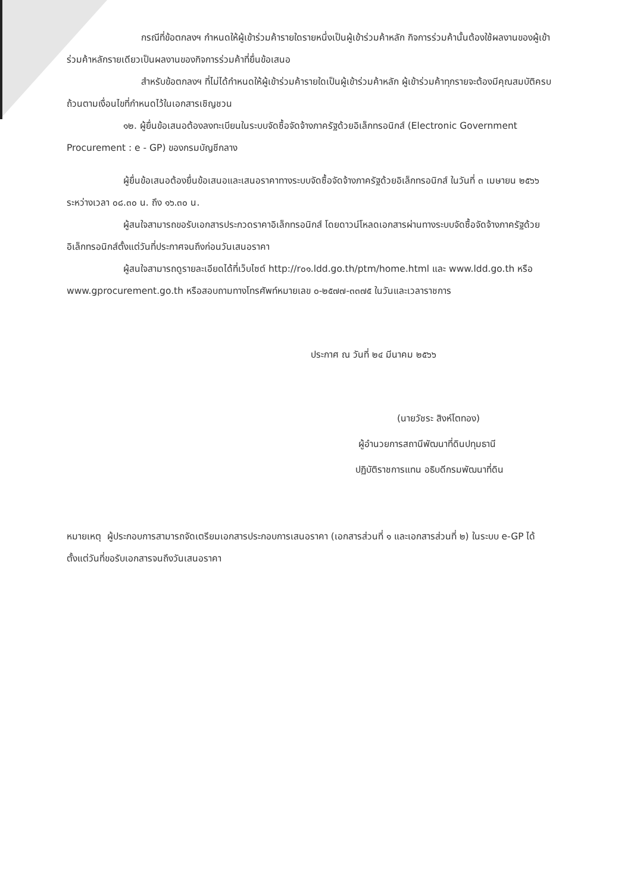กรณีที่ข้อตกลงฯ กำหนดให้ผู้เข้าร่วมค้ารายใดรายหนึ่งเป็นผู้เข้าร่วมค้าหลัก กิจการร่วมค้านั้นต้องใช้ผลงานของผู้เข้าร่วมค้าหลักรายเดียวเป็นผลงานของกิจการร่วมค้าที่ยื่นข้อเสนอ
สำหรับข้อตกลงฯ ที่ไม่ได้กำหนดให้ผู้เข้าร่วมค้ารายใดเป็นผู้เข้าร่วมค้าหลัก ผู้เข้าร่วมค้าทุกรายจะต้องมีคุณสมบัติครบถ้วนตามเงื่อนไขที่กำหนดไว้ในเอกสารเชิญชวน
๑๒. ผู้ยื่นข้อเสนอต้องลงทะเบียนในระบบจัดซื้อจัดจ้างภาครัฐด้วยอิเล็กทรอนิกส์ (Electronic Government Procurement : e - GP) ของกรมบัญชีกลาง
ผู้ยื่นข้อเสนอต้องยื่นข้อเสนอและเสนอราคาทางระบบจัดซื้อจัดจ้างภาครัฐด้วยอิเล็กทรอนิกส์ ในวันที่ ๓ เมษายน ๒๕๖๖ ระหว่างเวลา ๐๘.๓๐ น. ถึง ๑๖.๓๐ น.
ผู้สนใจสามารถขอรับเอกสารประกวดราคาอิเล็กทรอนิกส์ โดยดาวน์โหลดเอกสารผ่านทางระบบจัดซื้อจัดจ้างภาครัฐด้วยอิเล็กทรอนิกส์ตั้งแต่วันที่ประกาศจนถึงก่อนวันเสนอราคา
ผู้สนใจสามารถดูรายละเอียดได้ที่เว็บไซต์ http://r๐๑.ldd.go.th/ptm/home.html และ www.ldd.go.th หรือ www.gprocurement.go.th หรือสอบถามทางโทรศัพท์หมายเลข ๐-๒๕๗๗-๓๓๗๕ ในวันและเวลาราชการ
ประกาศ ณ วันที่ ๒๔ มีนาคม ๒๕๖๖
(นายวัชระ สิงห์โตทอง)
ผู้อำนวยการสถานีพัฒนาที่ดินปทุมธานี
ปฏิบัติราชการแทน อธิบดีกรมพัฒนาที่ดิน
หมายเหตุ ผู้ประกอบการสามารถจัดเตรียมเอกสารประกอบการเสนอราคา (เอกสารส่วนที่ ๑ และเอกสารส่วนที่ ๒) ในระบบ e-GP ได้ตั้งแต่วันที่ขอรับเอกสารจนถึงวันเสนอราคา